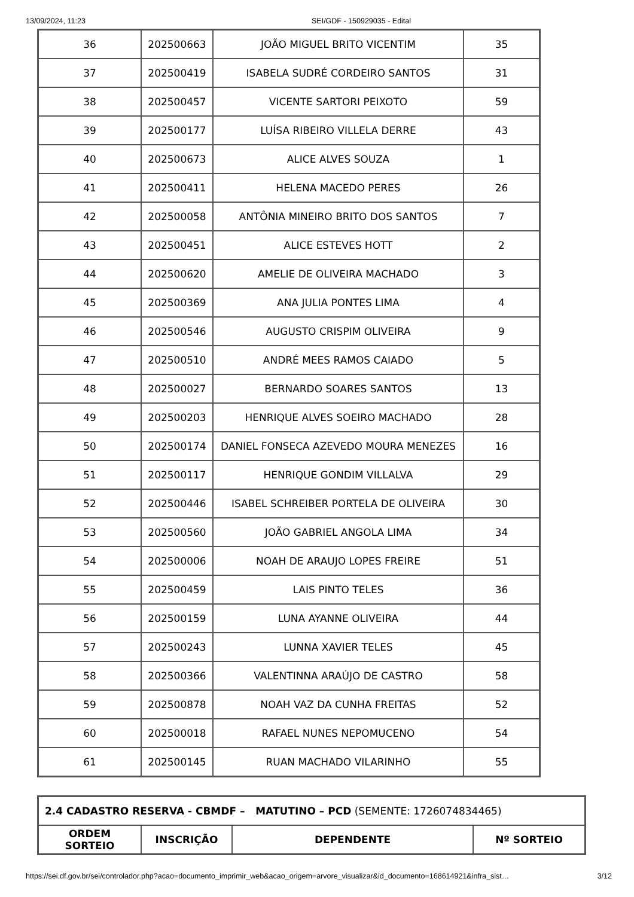13/09/2024, 11:23 SEI/GDF - 150929035 - Edital
| 36 | 202500663 | JOÃO MIGUEL BRITO VICENTIM | 35 |
| 37 | 202500419 | ISABELA SUDRÉ CORDEIRO SANTOS | 31 |
| 38 | 202500457 | VICENTE SARTORI PEIXOTO | 59 |
| 39 | 202500177 | LUÍSA RIBEIRO VILLELA DERRE | 43 |
| 40 | 202500673 | ALICE ALVES SOUZA | 1 |
| 41 | 202500411 | HELENA MACEDO PERES | 26 |
| 42 | 202500058 | ANTÔNIA MINEIRO BRITO DOS SANTOS | 7 |
| 43 | 202500451 | ALICE ESTEVES HOTT | 2 |
| 44 | 202500620 | AMELIE DE OLIVEIRA MACHADO | 3 |
| 45 | 202500369 | ANA JULIA PONTES LIMA | 4 |
| 46 | 202500546 | AUGUSTO CRISPIM OLIVEIRA | 9 |
| 47 | 202500510 | ANDRÉ MEES RAMOS CAIADO | 5 |
| 48 | 202500027 | BERNARDO SOARES SANTOS | 13 |
| 49 | 202500203 | HENRIQUE ALVES SOEIRO MACHADO | 28 |
| 50 | 202500174 | DANIEL FONSECA AZEVEDO MOURA MENEZES | 16 |
| 51 | 202500117 | HENRIQUE GONDIM VILLALVA | 29 |
| 52 | 202500446 | ISABEL SCHREIBER PORTELA DE OLIVEIRA | 30 |
| 53 | 202500560 | JOÃO GABRIEL ANGOLA LIMA | 34 |
| 54 | 202500006 | NOAH DE ARAUJO LOPES FREIRE | 51 |
| 55 | 202500459 | LAIS PINTO TELES | 36 |
| 56 | 202500159 | LUNA AYANNE OLIVEIRA | 44 |
| 57 | 202500243 | LUNNA XAVIER TELES | 45 |
| 58 | 202500366 | VALENTINNA ARAÚJO DE CASTRO | 58 |
| 59 | 202500878 | NOAH VAZ DA CUNHA FREITAS | 52 |
| 60 | 202500018 | RAFAEL NUNES NEPOMUCENO | 54 |
| 61 | 202500145 | RUAN MACHADO VILARINHO | 55 |
| 2.4 CADASTRO RESERVA - CBMDF – MATUTINO – PCD (SEMENTE: 1726074834465) | | | |
| ORDEM SORTEIO | INSCRIÇÃO | DEPENDENTE | Nº SORTEIO |
https://sei.df.gov.br/sei/controlador.php?acao=documento_imprimir_web&acao_origem=arvore_visualizar&id_documento=168614921&infra_sist… 3/12